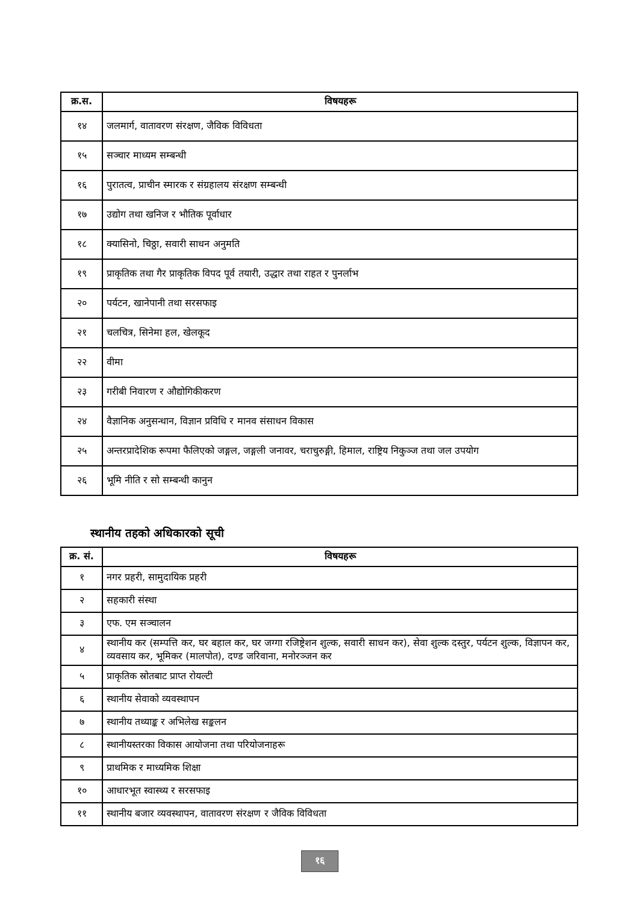| क्र.स. | विषयहरू |
| --- | --- |
| १४ | जलमार्ग, वातावरण संरक्षण, जैविक विविधता |
| १५ | सञ्चार माध्यम सम्बन्धी |
| १६ | पुरातत्व, प्राचीन स्मारक र संग्रहालय संरक्षण सम्बन्धी |
| १७ | उद्योग तथा खनिज र भौतिक पूर्वाधार |
| १८ | क्यासिनो, चिठ्ठा, सवारी साधन अनुमति |
| १९ | प्राकृतिक तथा गैर प्राकृतिक विपद पूर्व तयारी, उद्धार तथा राहत र पुनर्लाभ |
| २० | पर्यटन, खानेपानी तथा सरसफाइ |
| २१ | चलचित्र, सिनेमा हल, खेलकूद |
| २२ | वीमा |
| २३ | गरीबी निवारण र औद्योगिकीकरण |
| २४ | वैज्ञानिक अनुसन्धान, विज्ञान प्रविधि र मानव संसाधन विकास |
| २५ | अन्तरप्रादेशिक रूपमा फैलिएको जङ्गल, जङ्गली जनावर, चराचुरुङ्गी, हिमाल, राष्ट्रिय निकुञ्ज तथा जल उपयोग |
| २६ | भूमि नीति र सो सम्बन्धी कानुन |
स्थानीय तहको अधिकारको सूची
| क्र. सं. | विषयहरू |
| --- | --- |
| १ | नगर प्रहरी, सामुदायिक प्रहरी |
| २ | सहकारी संस्था |
| ३ | एफ. एम सञ्चालन |
| ४ | स्थानीय कर (सम्पत्ति कर, घर बहाल कर, घर जग्गा रजिष्ट्रेशन शुल्क, सवारी साधन कर), सेवा शुल्क दस्तुर, पर्यटन शुल्क, विज्ञापन कर, व्यवसाय कर, भूमिकर (मालपोत), दण्ड जरिवाना, मनोरञ्जन कर |
| ५ | प्राकृतिक स्रोतबाट प्राप्त रोयल्टी |
| ६ | स्थानीय सेवाको व्यवस्थापन |
| ७ | स्थानीय तथ्याङ्क र अभिलेख सङ्कलन |
| ८ | स्थानीयस्तरका विकास आयोजना तथा परियोजनाहरू |
| ९ | प्राथमिक र माध्यमिक शिक्षा |
| १० | आधारभूत स्वास्थ्य र सरसफाइ |
| ११ | स्थानीय बजार व्यवस्थापन, वातावरण संरक्षण र जैविक विविधता |
१६